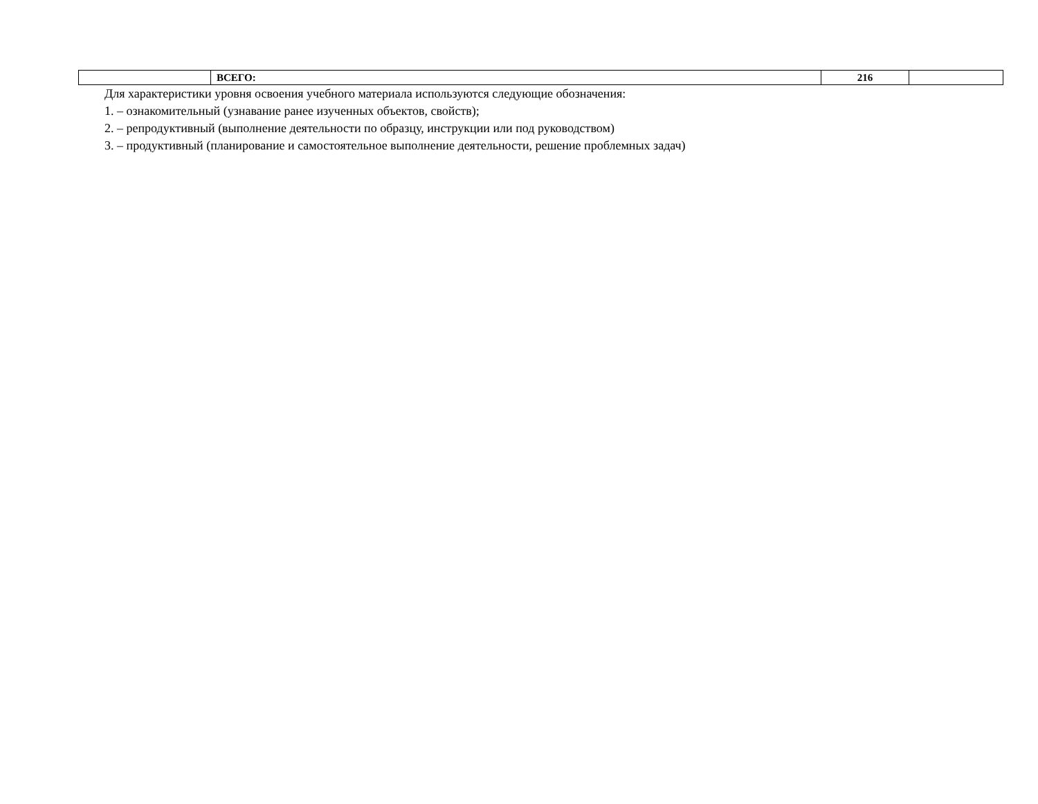| | ВСЕГО: | 216 | |
Для характеристики уровня освоения учебного материала используются следующие обозначения:
1. – ознакомительный (узнавание ранее изученных объектов, свойств);
2. – репродуктивный (выполнение деятельности по образцу, инструкции или под руководством)
3. – продуктивный (планирование и самостоятельное выполнение деятельности, решение проблемных задач)